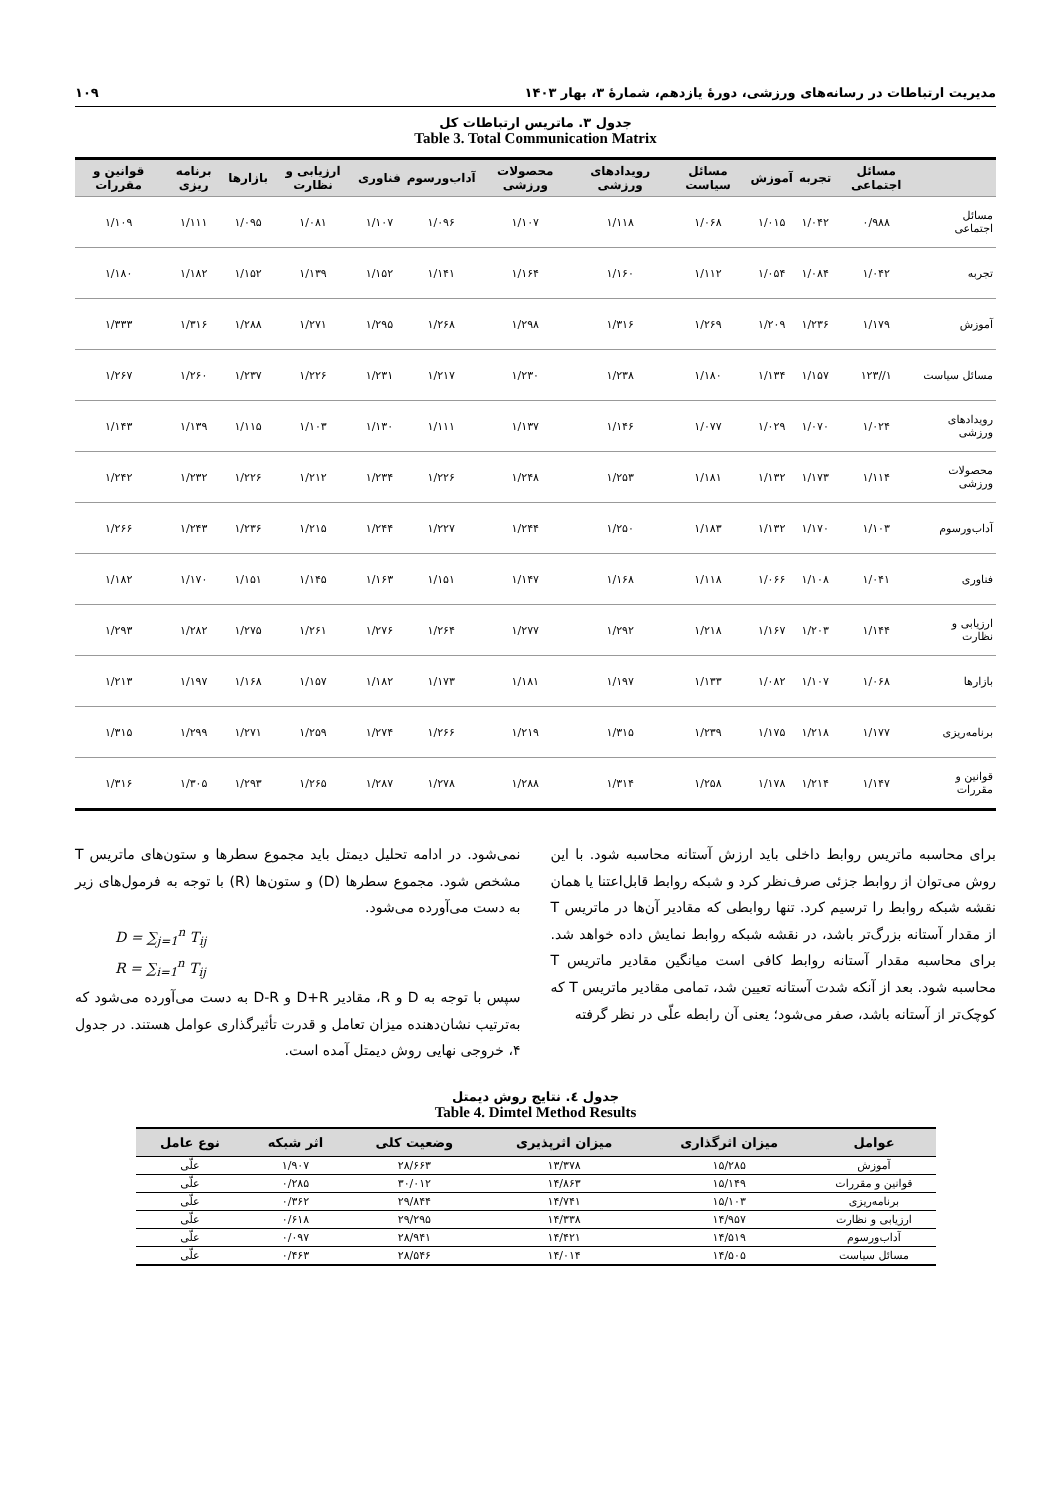مدیریت ارتباطات در رسانه‌های ورزشی، دورۀ یازدهم، شمارۀ ۳، بهار ۱۴۰۳ ۱۰۹
جدول ۳. ماتریس ارتباطات کل
Table 3. Total Communication Matrix
| | مسائل اجتماعی | تجربه | آموزش | مسائل سیاست | رویدادهای ورزشی | محصولات ورزشی | آداب‌ورسوم | فناوری | ارزیابی و نظارت | بازارها | برنامه ریزی | قوانین و مقررات |
| --- | --- | --- | --- | --- | --- | --- | --- | --- | --- | --- | --- | --- |
| مسائل اجتماعی | ۰/۹۸۸ | ۱/۰۴۲ | ۱/۰۱۵ | ۱/۰۶۸ | ۱/۱۱۸ | ۱/۱۰۷ | ۱/۰۹۶ | ۱/۱۰۷ | ۱/۰۸۱ | ۱/۰۹۵ | ۱/۱۱۱ | ۱/۱۰۹ |
| تجربه | ۱/۰۴۲ | ۱/۰۸۴ | ۱/۰۵۴ | ۱/۱۱۲ | ۱/۱۶۰ | ۱/۱۶۴ | ۱/۱۴۱ | ۱/۱۵۲ | ۱/۱۳۹ | ۱/۱۵۲ | ۱/۱۸۲ | ۱/۱۸۰ |
| آموزش | ۱/۱۷۹ | ۱/۲۳۶ | ۱/۲۰۹ | ۱/۲۶۹ | ۱/۳۱۶ | ۱/۲۹۸ | ۱/۲۶۸ | ۱/۲۹۵ | ۱/۲۷۱ | ۱/۲۸۸ | ۱/۳۱۶ | ۱/۳۳۳ |
| مسائل سیاست | ۱//۱۲۳ | ۱/۱۵۷ | ۱/۱۳۴ | ۱/۱۸۰ | ۱/۲۳۸ | ۱/۲۳۰ | ۱/۲۱۷ | ۱/۲۳۱ | ۱/۲۲۶ | ۱/۲۳۷ | ۱/۲۶۰ | ۱/۲۶۷ |
| رویدادهای ورزشی | ۱/۰۲۴ | ۱/۰۷۰ | ۱/۰۲۹ | ۱/۰۷۷ | ۱/۱۴۶ | ۱/۱۳۷ | ۱/۱۱۱ | ۱/۱۳۰ | ۱/۱۰۳ | ۱/۱۱۵ | ۱/۱۳۹ | ۱/۱۴۳ |
| محصولات ورزشی | ۱/۱۱۴ | ۱/۱۷۳ | ۱/۱۳۲ | ۱/۱۸۱ | ۱/۲۵۳ | ۱/۲۴۸ | ۱/۲۲۶ | ۱/۲۳۴ | ۱/۲۱۲ | ۱/۲۲۶ | ۱/۲۳۲ | ۱/۲۴۲ |
| آداب‌ورسوم | ۱/۱۰۳ | ۱/۱۷۰ | ۱/۱۳۲ | ۱/۱۸۳ | ۱/۲۵۰ | ۱/۲۴۴ | ۱/۲۲۷ | ۱/۲۴۴ | ۱/۲۱۵ | ۱/۲۳۶ | ۱/۲۴۳ | ۱/۲۶۶ |
| فناوری | ۱/۰۴۱ | ۱/۱۰۸ | ۱/۰۶۶ | ۱/۱۱۸ | ۱/۱۶۸ | ۱/۱۴۷ | ۱/۱۵۱ | ۱/۱۶۳ | ۱/۱۴۵ | ۱/۱۵۱ | ۱/۱۷۰ | ۱/۱۸۲ |
| ارزیابی و نظارت | ۱/۱۴۴ | ۱/۲۰۳ | ۱/۱۶۷ | ۱/۲۱۸ | ۱/۲۹۲ | ۱/۲۷۷ | ۱/۲۶۴ | ۱/۲۷۶ | ۱/۲۶۱ | ۱/۲۷۵ | ۱/۲۸۲ | ۱/۲۹۳ |
| بازارها | ۱/۰۶۸ | ۱/۱۰۷ | ۱/۰۸۲ | ۱/۱۳۳ | ۱/۱۹۷ | ۱/۱۸۱ | ۱/۱۷۳ | ۱/۱۸۲ | ۱/۱۵۷ | ۱/۱۶۸ | ۱/۱۹۷ | ۱/۲۱۳ |
| برنامه‌ریزی | ۱/۱۷۷ | ۱/۲۱۸ | ۱/۱۷۵ | ۱/۲۳۹ | ۱/۳۱۵ | ۱/۲۱۹ | ۱/۲۶۶ | ۱/۲۷۴ | ۱/۲۵۹ | ۱/۲۷۱ | ۱/۲۹۹ | ۱/۳۱۵ |
| قوانین و مقررات | ۱/۱۴۷ | ۱/۲۱۴ | ۱/۱۷۸ | ۱/۲۵۸ | ۱/۳۱۴ | ۱/۲۸۸ | ۱/۲۷۸ | ۱/۲۸۷ | ۱/۲۶۵ | ۱/۲۹۳ | ۱/۳۰۵ | ۱/۳۱۶ |
برای محاسبه ماتریس روابط داخلی باید ارزش آستانه محاسبه شود. با این روش می‌توان از روابط جزئی صرف‌نظر کرد و شبکه روابط قابل‌اعتنا یا همان نقشه شبکه روابط را ترسیم کرد. تنها روابطی که مقادیر آن‌ها در ماتریس T از مقدار آستانه بزرگ‌تر باشد، در نقشه شبکه روابط نمایش داده خواهد شد. برای محاسبه مقدار آستانه روابط کافی است میانگین مقادیر ماتریس T محاسبه شود. بعد از آنکه شدت آستانه تعیین شد، تمامی مقادیر ماتریس T که کوچک‌تر از آستانه باشد، صفر می‌شود؛ یعنی آن رابطه علّی در نظر گرفته
نمی‌شود. در ادامه تحلیل دیمتل باید مجموع سطرها و ستون‌های ماتریس T مشخص شود. مجموع سطرها (D) و ستون‌ها (R) با توجه به فرمول‌های زیر به دست می‌آورده می‌شود.
D = ∑<sub>j=1</sub><sup>n</sup> T<sub>ij</sub>
R = ∑<sub>i=1</sub><sup>n</sup> T<sub>ij</sub>
سپس با توجه به D و R، مقادیر D+R و D-R به دست می‌آورده می‌شود که به‌ترتیب نشان‌دهنده میزان تعامل و قدرت تأثیرگذاری عوامل هستند. در جدول ۴، خروجی نهایی روش دیمتل آمده است.
جدول ٤. نتایج روش دیمتل
Table 4. Dimtel Method Results
| عوامل | میزان اثرگذاری | میزان اثرپذیری | وضعیت کلی | اثر شبکه | نوع عامل |
| --- | --- | --- | --- | --- | --- |
| آموزش | ۱۵/۲۸۵ | ۱۳/۳۷۸ | ۲۸/۶۶۳ | ۱/۹۰۷ | علّی |
| قوانین و مقررات | ۱۵/۱۴۹ | ۱۴/۸۶۳ | ۳۰/۰۱۲ | ۰/۲۸۵ | علّی |
| برنامه‌ریزی | ۱۵/۱۰۳ | ۱۴/۷۴۱ | ۲۹/۸۴۴ | ۰/۳۶۲ | علّی |
| ارزیابی و نظارت | ۱۴/۹۵۷ | ۱۴/۳۳۸ | ۲۹/۲۹۵ | ۰/۶۱۸ | علّی |
| آداب‌ورسوم | ۱۴/۵۱۹ | ۱۴/۴۲۱ | ۲۸/۹۴۱ | ۰/۰۹۷ | علّی |
| مسائل سیاست | ۱۴/۵۰۵ | ۱۴/۰۱۴ | ۲۸/۵۴۶ | ۰/۴۶۳ | علّی |